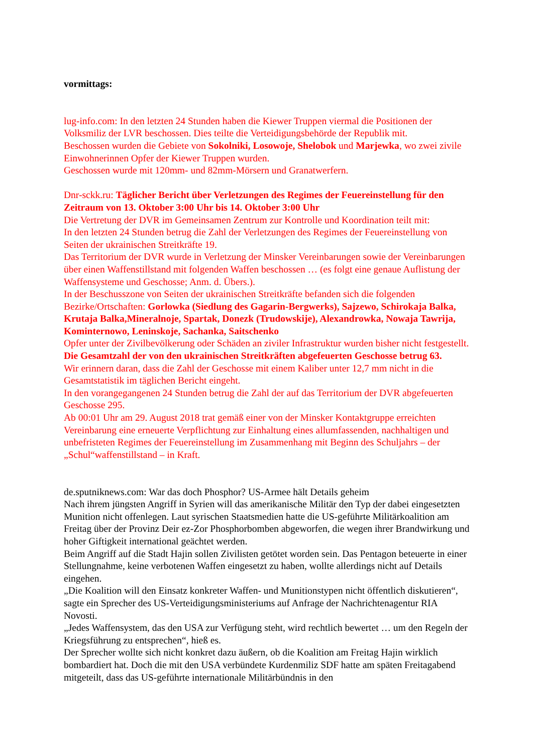vormittags:
lug-info.com: In den letzten 24 Stunden haben die Kiewer Truppen viermal die Positionen der Volksmiliz der LVR beschossen. Dies teilte die Verteidigungsbehörde der Republik mit.
Beschossen wurden die Gebiete von Sokolniki, Losowoje, Shelobok und Marjewka, wo zwei zivile Einwohnerinnen Opfer der Kiewer Truppen wurden.
Geschossen wurde mit 120mm- und 82mm-Mörsern und Granatwerfern.
Dnr-sckk.ru: Täglicher Bericht über Verletzungen des Regimes der Feuereinstellung für den Zeitraum von 13. Oktober 3:00 Uhr bis 14. Oktober 3:00 Uhr
Die Vertretung der DVR im Gemeinsamen Zentrum zur Kontrolle und Koordination teilt mit:
In den letzten 24 Stunden betrug die Zahl der Verletzungen des Regimes der Feuereinstellung von Seiten der ukrainischen Streitkräfte 19.
Das Territorium der DVR wurde in Verletzung der Minsker Vereinbarungen sowie der Vereinbarungen über einen Waffenstillstand mit folgenden Waffen beschossen … (es folgt eine genaue Auflistung der Waffensysteme und Geschosse; Anm. d. Übers.).
In der Beschusszone von Seiten der ukrainischen Streitkräfte befanden sich die folgenden Bezirke/Ortschaften: Gorlowka (Siedlung des Gagarin-Bergwerks), Sajzewo, Schirokaja Balka, Krutaja Balka,Mineralnoje, Spartak, Donezk (Trudowskije), Alexandrowka, Nowaja Tawrija, Kominternowo, Leninskoje, Sachanka, Saitschenko
Opfer unter der Zivilbevölkerung oder Schäden an ziviler Infrastruktur wurden bisher nicht festgestellt.
Die Gesamtzahl der von den ukrainischen Streitkräften abgefeuerten Geschosse betrug 63.
Wir erinnern daran, dass die Zahl der Geschosse mit einem Kaliber unter 12,7 mm nicht in die Gesamtstatistik im täglichen Bericht eingeht.
In den vorangegangenen 24 Stunden betrug die Zahl der auf das Territorium der DVR abgefeuerten Geschosse 295.
Ab 00:01 Uhr am 29. August 2018 trat gemäß einer von der Minsker Kontaktgruppe erreichten Vereinbarung eine erneuerte Verpflichtung zur Einhaltung eines allumfassenden, nachhaltigen und unbefristeten Regimes der Feuereinstellung im Zusammenhang mit Beginn des Schuljahrs – der „Schul“waffenstillstand – in Kraft.
de.sputniknews.com: War das doch Phosphor? US-Armee hält Details geheim
Nach ihrem jüngsten Angriff in Syrien will das amerikanische Militär den Typ der dabei eingesetzten Munition nicht offenlegen. Laut syrischen Staatsmedien hatte die US-geführte Militärkoalition am Freitag über der Provinz Deir ez-Zor Phosphorbomben abgeworfen, die wegen ihrer Brandwirkung und hoher Giftigkeit international geächtet werden.
Beim Angriff auf die Stadt Hajin sollen Zivilisten getötet worden sein. Das Pentagon beteuerte in einer Stellungnahme, keine verbotenen Waffen eingesetzt zu haben, wollte allerdings nicht auf Details eingehen.
„Die Koalition will den Einsatz konkreter Waffen- und Munitionstypen nicht öffentlich diskutieren“, sagte ein Sprecher des US-Verteidigungsministeriums auf Anfrage der Nachrichtenagentur RIA Novosti.
„Jedes Waffensystem, das den USA zur Verfügung steht, wird rechtlich bewertet … um den Regeln der Kriegsführung zu entsprechen“, hieß es.
Der Sprecher wollte sich nicht konkret dazu äußern, ob die Koalition am Freitag Hajin wirklich bombardiert hat. Doch die mit den USA verbündete Kurdenmiliz SDF hatte am späten Freitagabend mitgeteilt, dass das US-geführte internationale Militärbündnis in den